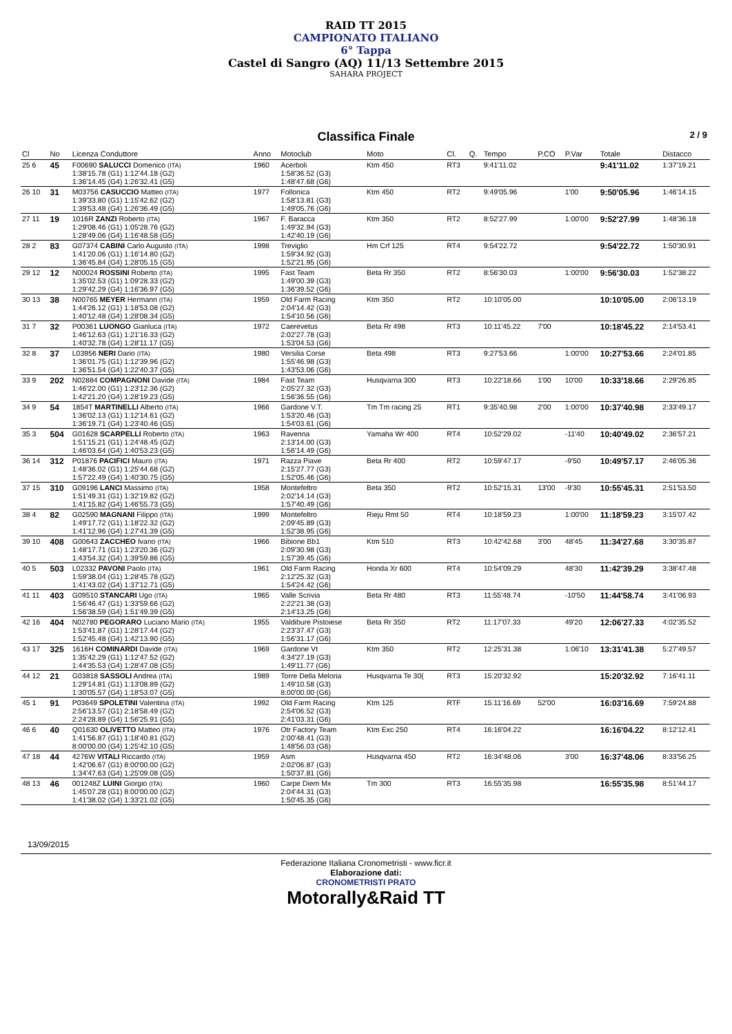RAID TT 2015
CAMPIONATO ITALIANO
6° Tappa
Castel di Sangro (AQ) 11/13 Settembre 2015
SAHARA PROJECT
Classifica Finale 2 / 9
| Cl | No | Licenza Conduttore | Anno | Motoclub | Moto | Cl. | Q. | Tempo | P.CO | P.Var | Totale | Distacco |
| --- | --- | --- | --- | --- | --- | --- | --- | --- | --- | --- | --- | --- |
| 25 6 | 45 | F00690 SALUCCI Domenico (ITA) 1:38'15.78 (G1) 1:12'44.18 (G2) 1:36'14.45 (G4) 1:26'32.41 (G5) | 1960 | Acerboli 1:58'36.52 (G3) 1:48'47.68 (G6) | Ktm 450 | RT3 | | 9:41'11.02 | | | 9:41'11.02 | 1:37'19.21 |
| 26 10 | 31 | M03756 CASUCCIO Matteo (ITA) 1:39'33.80 (G1) 1:15'42.62 (G2) 1:39'53.48 (G4) 1:26'36.49 (G5) | 1977 | Follonica 1:58'13.81 (G3) 1:49'05.76 (G6) | Ktm 450 | RT2 | | 9:49'05.96 | | 1'00 | 9:50'05.96 | 1:46'14.15 |
| 27 11 | 19 | 1016R ZANZI Roberto (ITA) 1:29'08.46 (G1) 1:05'28.76 (G2) 1:28'49.06 (G4) 1:16'48.58 (G5) | 1967 | F. Baracca 1:49'32.94 (G3) 1:42'40.19 (G6) | Ktm 350 | RT2 | | 8:52'27.99 | | 1:00'00 | 9:52'27.99 | 1:48'36.18 |
| 28 2 | 83 | G07374 CABINI Carlo Augusto (ITA) 1:41'20.06 (G1) 1:16'14.80 (G2) 1:36'45.84 (G4) 1:28'05.15 (G5) | 1998 | Treviglio 1:59'34.92 (G3) 1:52'21.95 (G6) | Hm Crf 125 | RT4 | | 9:54'22.72 | | | 9:54'22.72 | 1:50'30.91 |
| 29 12 | 12 | N00024 ROSSINI Roberto (ITA) 1:35'02.53 (G1) 1:09'28.33 (G2) 1:29'42.29 (G4) 1:16'36.97 (G5) | 1995 | Fast Team 1:49'00.39 (G3) 1:36'39.52 (G6) | Beta Rr 350 | RT2 | | 8:56'30.03 | | 1:00'00 | 9:56'30.03 | 1:52'38.22 |
| 30 13 | 38 | N00765 MEYER Hermann (ITA) 1:44'26.12 (G1) 1:18'53.08 (G2) 1:40'12.48 (G4) 1:28'08.34 (G5) | 1959 | Old Farm Racing 2:04'14.42 (G3) 1:54'10.56 (G6) | Ktm 350 | RT2 | | 10:10'05.00 | | | 10:10'05.00 | 2:06'13.19 |
| 31 7 | 32 | P00361 LUONGO Gianluca (ITA) 1:46'12.63 (G1) 1:21'16.33 (G2) 1:40'32.78 (G4) 1:28'11.17 (G5) | 1972 | Caerevetus 2:02'27.78 (G3) 1:53'04.53 (G6) | Beta Rr 498 | RT3 | | 10:11'45.22 | 7'00 | | 10:18'45.22 | 2:14'53.41 |
| 32 8 | 37 | L03956 NERI Dario (ITA) 1:36'01.75 (G1) 1:12'39.96 (G2) 1:36'51.54 (G4) 1:22'40.37 (G5) | 1980 | Versilia Corse 1:55'46.98 (G3) 1:43'53.06 (G6) | Beta 498 | RT3 | | 9:27'53.66 | | 1:00'00 | 10:27'53.66 | 2:24'01.85 |
| 33 9 | 202 | N02884 COMPAGNONI Davide (ITA) 1:46'22.00 (G1) 1:23'12.36 (G2) 1:42'21.20 (G4) 1:28'19.23 (G5) | 1984 | Fast Team 2:05'27.32 (G3) 1:56'36.55 (G6) | Husqvarna 300 | RT3 | | 10:22'18.66 | 1'00 | 10'00 | 10:33'18.66 | 2:29'26.85 |
| 34 9 | 54 | 1854T MARTINELLI Alberto (ITA) 1:36'02.13 (G1) 1:12'14.61 (G2) 1:36'19.71 (G4) 1:23'40.46 (G5) | 1966 | Gardone V.T. 1:53'20.46 (G3) 1:54'03.61 (G6) | Tm Tm racing 25 | RT1 | | 9:35'40.98 | 2'00 | 1:00'00 | 10:37'40.98 | 2:33'49.17 |
| 35 3 | 504 | G01628 SCARPELLI Roberto (ITA) 1:51'15.21 (G1) 1:24'48.45 (G2) 1:46'03.64 (G4) 1:40'53.23 (G5) | 1963 | Ravenna 2:13'14.00 (G3) 1:56'14.49 (G6) | Yamaha Wr 400 | RT4 | | 10:52'29.02 | | -11'40 | 10:40'49.02 | 2:36'57.21 |
| 36 14 | 312 | P01876 PACIFICI Mauro (ITA) 1:48'36.02 (G1) 1:25'44.68 (G2) 1:57'22.49 (G4) 1:40'30.75 (G5) | 1971 | Razza Piave 2:15'27.77 (G3) 1:52'05.46 (G6) | Beta Rr 400 | RT2 | | 10:59'47.17 | | -9'50 | 10:49'57.17 | 2:46'05.36 |
| 37 15 | 310 | G09196 LANCI Massimo (ITA) 1:51'49.31 (G1) 1:32'19.82 (G2) 1:41'15.82 (G4) 1:46'55.73 (G5) | 1958 | Montefeltro 2:02'14.14 (G3) 1:57'40.49 (G6) | Beta 350 | RT2 | | 10:52'15.31 | 13'00 | -9'30 | 10:55'45.31 | 2:51'53.50 |
| 38 4 | 82 | G02590 MAGNANI Filippo (ITA) 1:49'17.72 (G1) 1:18'22.32 (G2) 1:41'12.96 (G4) 1:27'41.39 (G5) | 1999 | Montefeltro 2:09'45.89 (G3) 1:52'38.95 (G6) | Rieju Rmt 50 | RT4 | | 10:18'59.23 | | 1:00'00 | 11:18'59.23 | 3:15'07.42 |
| 39 10 | 408 | G00643 ZACCHEO Ivano (ITA) 1:48'17.71 (G1) 1:23'20.36 (G2) 1:43'54.32 (G4) 1:39'59.86 (G5) | 1966 | Bibione Bb1 2:09'30.98 (G3) 1:57'39.45 (G6) | Ktm 510 | RT3 | | 10:42'42.68 | 3'00 | 48'45 | 11:34'27.68 | 3:30'35.87 |
| 40 5 | 503 | L02332 PAVONI Paolo (ITA) 1:59'38.04 (G1) 1:28'45.78 (G2) 1:41'43.02 (G4) 1:37'12.71 (G5) | 1961 | Old Farm Racing 2:12'25.32 (G3) 1:54'24.42 (G6) | Honda Xr 600 | RT4 | | 10:54'09.29 | | 48'30 | 11:42'39.29 | 3:38'47.48 |
| 41 11 | 403 | G09510 STANCARI Ugo (ITA) 1:56'46.47 (G1) 1:33'59.66 (G2) 1:56'38.59 (G4) 1:51'49.39 (G5) | 1965 | Valle Scrivia 2:22'21.38 (G3) 2:14'13.25 (G6) | Beta Rr 480 | RT3 | | 11:55'48.74 | | -10'50 | 11:44'58.74 | 3:41'06.93 |
| 42 16 | 404 | N02780 PEGORARO Luciano Mario (ITA) 1:53'41.87 (G1) 1:28'17.44 (G2) 1:52'45.48 (G4) 1:42'13.90 (G5) | 1955 | Valdibure Pistoiese 2:23'37.47 (G3) 1:56'31.17 (G6) | Beta Rr 350 | RT2 | | 11:17'07.33 | | 49'20 | 12:06'27.33 | 4:02'35.52 |
| 43 17 | 325 | 1616H COMINARDI Davide (ITA) 1:35'42.29 (G1) 1:12'47.52 (G2) 1:44'35.53 (G4) 1:28'47.08 (G5) | 1969 | Gardone Vt 4:34'27.19 (G3) 1:49'11.77 (G6) | Ktm 350 | RT2 | | 12:25'31.38 | | 1:06'10 | 13:31'41.38 | 5:27'49.57 |
| 44 12 | 21 | G03818 SASSOLI Andrea (ITA) 1:29'14.81 (G1) 1:13'08.89 (G2) 1:30'05.57 (G4) 1:18'53.07 (G5) | 1989 | Torre Della Meloria 1:49'10.58 (G3) 8:00'00.00 (G6) | Husqvarna Te 30( | RT3 | | 15:20'32.92 | | | 15:20'32.92 | 7:16'41.11 |
| 45 1 | 91 | P03649 SPOLETINI Valentina (ITA) 2:56'13.57 (G1) 2:18'58.49 (G2) 2:24'28.89 (G4) 1:56'25.91 (G5) | 1992 | Old Farm Racing 2:54'06.52 (G3) 2:41'03.31 (G6) | Ktm 125 | RTF | | 15:11'16.69 | 52'00 | | 16:03'16.69 | 7:59'24.88 |
| 46 6 | 40 | Q01630 OLIVETTO Matteo (ITA) 1:41'56.87 (G1) 1:18'40.81 (G2) 8:00'00.00 (G4) 1:25'42.10 (G5) | 1976 | Otr Factory Team 2:00'48.41 (G3) 1:48'56.03 (G6) | Ktm Exc 250 | RT4 | | 16:16'04.22 | | | 16:16'04.22 | 8:12'12.41 |
| 47 18 | 44 | 4276W VITALI Riccardo (ITA) 1:42'06.67 (G1) 8:00'00.00 (G2) 1:34'47.63 (G4) 1:25'09.08 (G5) | 1959 | Asm 2:02'06.87 (G3) 1:50'37.81 (G6) | Husqvarna 450 | RT2 | | 16:34'48.06 | | 3'00 | 16:37'48.06 | 8:33'56.25 |
| 48 13 | 46 | 001248Z LUINI Giorgio (ITA) 1:45'07.28 (G1) 8:00'00.00 (G2) 1:41'38.02 (G4) 1:33'21.02 (G5) | 1960 | Carpe Diem Mx 2:04'44.31 (G3) 1:50'45.35 (G6) | Tm 300 | RT3 | | 16:55'35.98 | | | 16:55'35.98 | 8:51'44.17 |
13/09/2015
Federazione Italiana Cronometristi - www.ficr.it
Elaborazione dati:
CRONOMETRISTI PRATO
Motorally&Raid TT